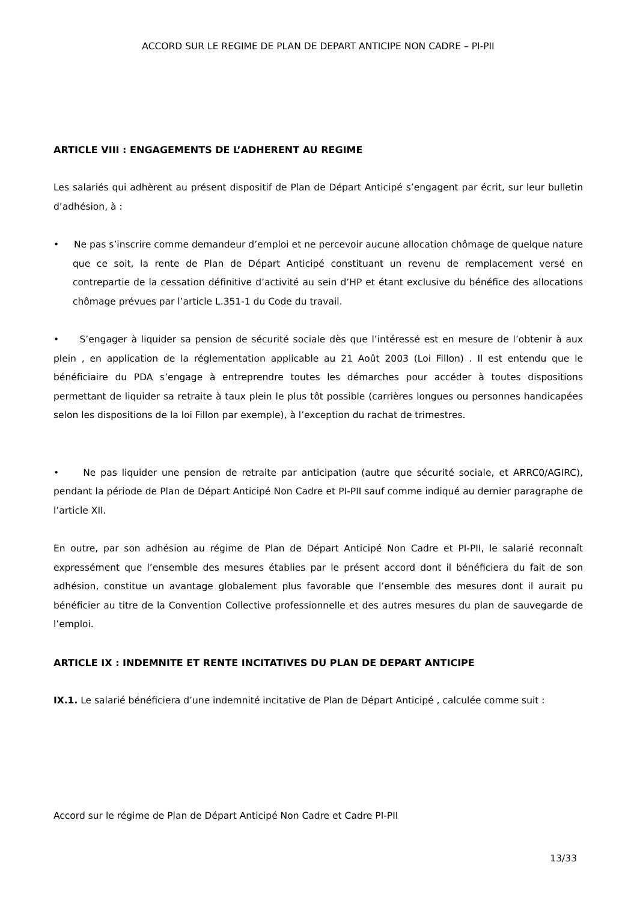ACCORD SUR LE REGIME DE PLAN DE DEPART ANTICIPE NON CADRE – PI-PII
ARTICLE VIII : ENGAGEMENTS DE L’ADHERENT AU REGIME
Les salariés qui adhèrent au présent dispositif de Plan de Départ Anticipé s’engagent par écrit, sur leur bulletin d’adhésion, à :
• Ne pas s’inscrire comme demandeur d’emploi et ne percevoir aucune allocation chômage de quelque nature que ce soit, la rente de Plan de Départ Anticipé constituant un revenu de remplacement versé en contrepartie de la cessation définitive d’activité au sein d’HP et étant exclusive du bénéfice des allocations chômage prévues par l’article L.351-1 du Code du travail.
• S’engager à liquider sa pension de sécurité sociale dès que l’intéressé est en mesure de l’obtenir à aux plein , en application de la réglementation applicable au 21 Août 2003 (Loi Fillon) . Il est entendu que le bénéficiaire du PDA s’engage à entreprendre toutes les démarches pour accéder à toutes dispositions permettant de liquider sa retraite à taux plein le plus tôt possible (carrières longues ou personnes handicapées selon les dispositions de la loi Fillon par exemple), à l’exception du rachat de trimestres.
• Ne pas liquider une pension de retraite par anticipation (autre que sécurité sociale, et ARRC0/AGIRC), pendant la période de Plan de Départ Anticipé Non Cadre et PI-PII sauf comme indiqué au dernier paragraphe de l’article XII.
En outre, par son adhésion au régime de Plan de Départ Anticipé Non Cadre et PI-PII, le salarié reconnaît expressément que l’ensemble des mesures établies par le présent accord dont il bénéficiera du fait de son adhésion, constitue un avantage globalement plus favorable que l’ensemble des mesures dont il aurait pu bénéficier au titre de la Convention Collective professionnelle et des autres mesures du plan de sauvegarde de l’emploi.
ARTICLE IX : INDEMNITE ET RENTE INCITATIVES DU PLAN DE DEPART ANTICIPE
IX.1. Le salarié bénéficiera d’une indemnité incitative de Plan de Départ Anticipé , calculée comme suit :
Accord sur le régime de Plan de Départ Anticipé Non Cadre et Cadre PI-PII
13/33